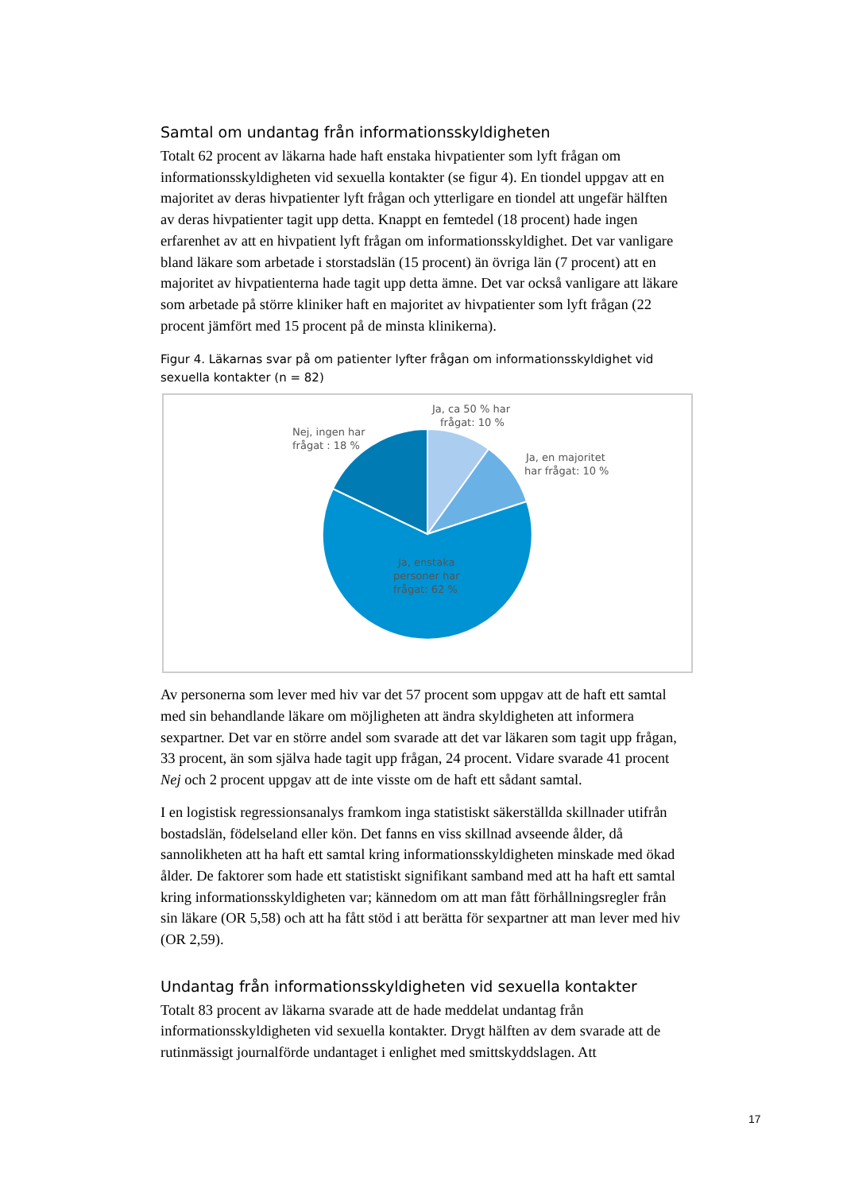Samtal om undantag från informationsskyldigheten
Totalt 62 procent av läkarna hade haft enstaka hivpatienter som lyft frågan om informationsskyldigheten vid sexuella kontakter (se figur 4). En tiondel uppgav att en majoritet av deras hivpatienter lyft frågan och ytterligare en tiondel att ungefär hälften av deras hivpatienter tagit upp detta. Knappt en femtedel (18 procent) hade ingen erfarenhet av att en hivpatient lyft frågan om informationsskyldighet. Det var vanligare bland läkare som arbetade i storstadslän (15 procent) än övriga län (7 procent) att en majoritet av hivpatienterna hade tagit upp detta ämne. Det var också vanligare att läkare som arbetade på större kliniker haft en majoritet av hivpatienter som lyft frågan (22 procent jämfört med 15 procent på de minsta klinikerna).
Figur 4. Läkarnas svar på om patienter lyfter frågan om informationsskyldighet vid sexuella kontakter (n = 82)
Ja, ca 50 % har
frågat: 10 %
Ja, en majoritet
har frågat: 10 %
Nej, ingen har
frågat : 18 %
Ja, enstaka
personer har
frågat: 62 %
Av personerna som lever med hiv var det 57 procent som uppgav att de haft ett samtal med sin behandlande läkare om möjligheten att ändra skyldigheten att informera sexpartner. Det var en större andel som svarade att det var läkaren som tagit upp frågan, 33 procent, än som själva hade tagit upp frågan, 24 procent. Vidare svarade 41 procent Nej och 2 procent uppgav att de inte visste om de haft ett sådant samtal.
I en logistisk regressionsanalys framkom inga statistiskt säkerställda skillnader utifrån bostadslän, födelseland eller kön. Det fanns en viss skillnad avseende ålder, då sannolikheten att ha haft ett samtal kring informationsskyldigheten minskade med ökad ålder. De faktorer som hade ett statistiskt signifikant samband med att ha haft ett samtal kring informationsskyldigheten var; kännedom om att man fått förhållningsregler från sin läkare (OR 5,58) och att ha fått stöd i att berätta för sexpartner att man lever med hiv (OR 2,59).
Undantag från informationsskyldigheten vid sexuella kontakter
Totalt 83 procent av läkarna svarade att de hade meddelat undantag från informationsskyldigheten vid sexuella kontakter. Drygt hälften av dem svarade att de rutinmässigt journalförde undantaget i enlighet med smittskyddslagen. Att
17